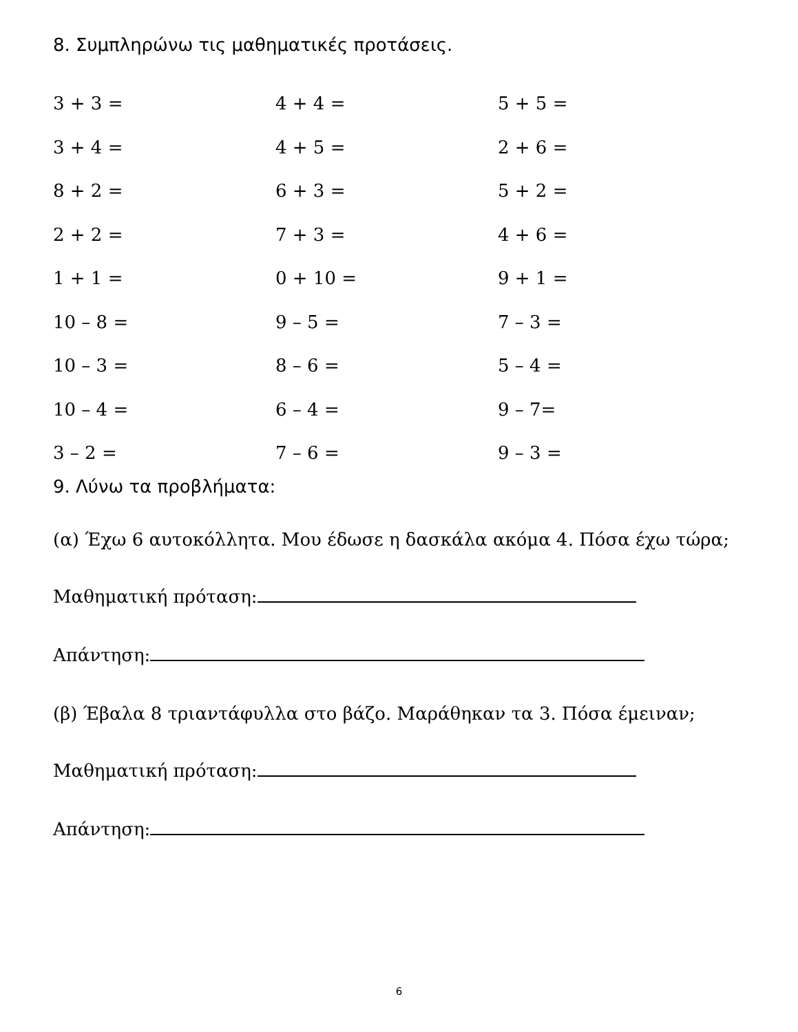8. Συμπληρώνω τις μαθηματικές προτάσεις.
3 + 3 =
4 + 4 =
5 + 5 =
3 + 4 =
4 + 5 =
2 + 6 =
8 + 2 =
6 + 3 =
5 + 2 =
2 + 2 =
7 + 3 =
4 + 6 =
1 + 1 =
0 + 10 =
9 + 1 =
10 – 8 =
9 – 5 =
7 – 3 =
10 – 3 =
8 – 6 =
5 – 4 =
10 – 4 =
6 – 4 =
9 – 7=
3 – 2 =
7 – 6 =
9 – 3 =
9. Λύνω τα προβλήματα:
(α) Έχω 6 αυτοκόλλητα. Μου έδωσε η δασκάλα ακόμα 4. Πόσα έχω τώρα;
Μαθηματική πρόταση:
Απάντηση:
(β) Έβαλα 8 τριαντάφυλλα στο βάζο. Μαράθηκαν τα 3. Πόσα έμειναν;
Μαθηματική πρόταση:
Απάντηση:
6